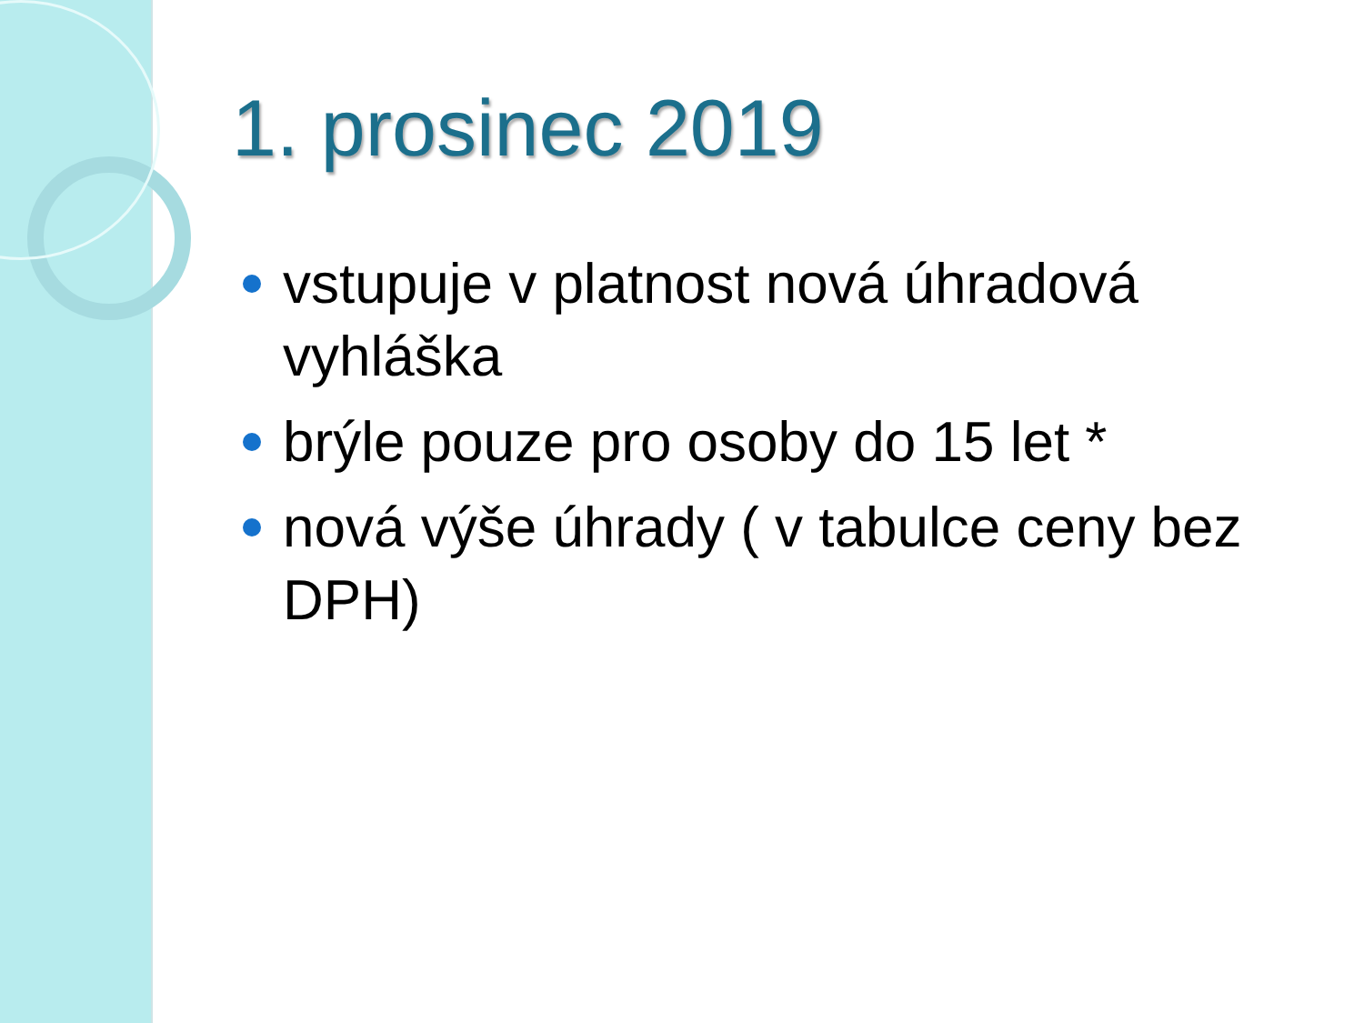1. prosinec 2019
vstupuje v platnost nová úhradová vyhláška
brýle pouze pro osoby do 15 let *
nová výše úhrady ( v tabulce ceny bez DPH)